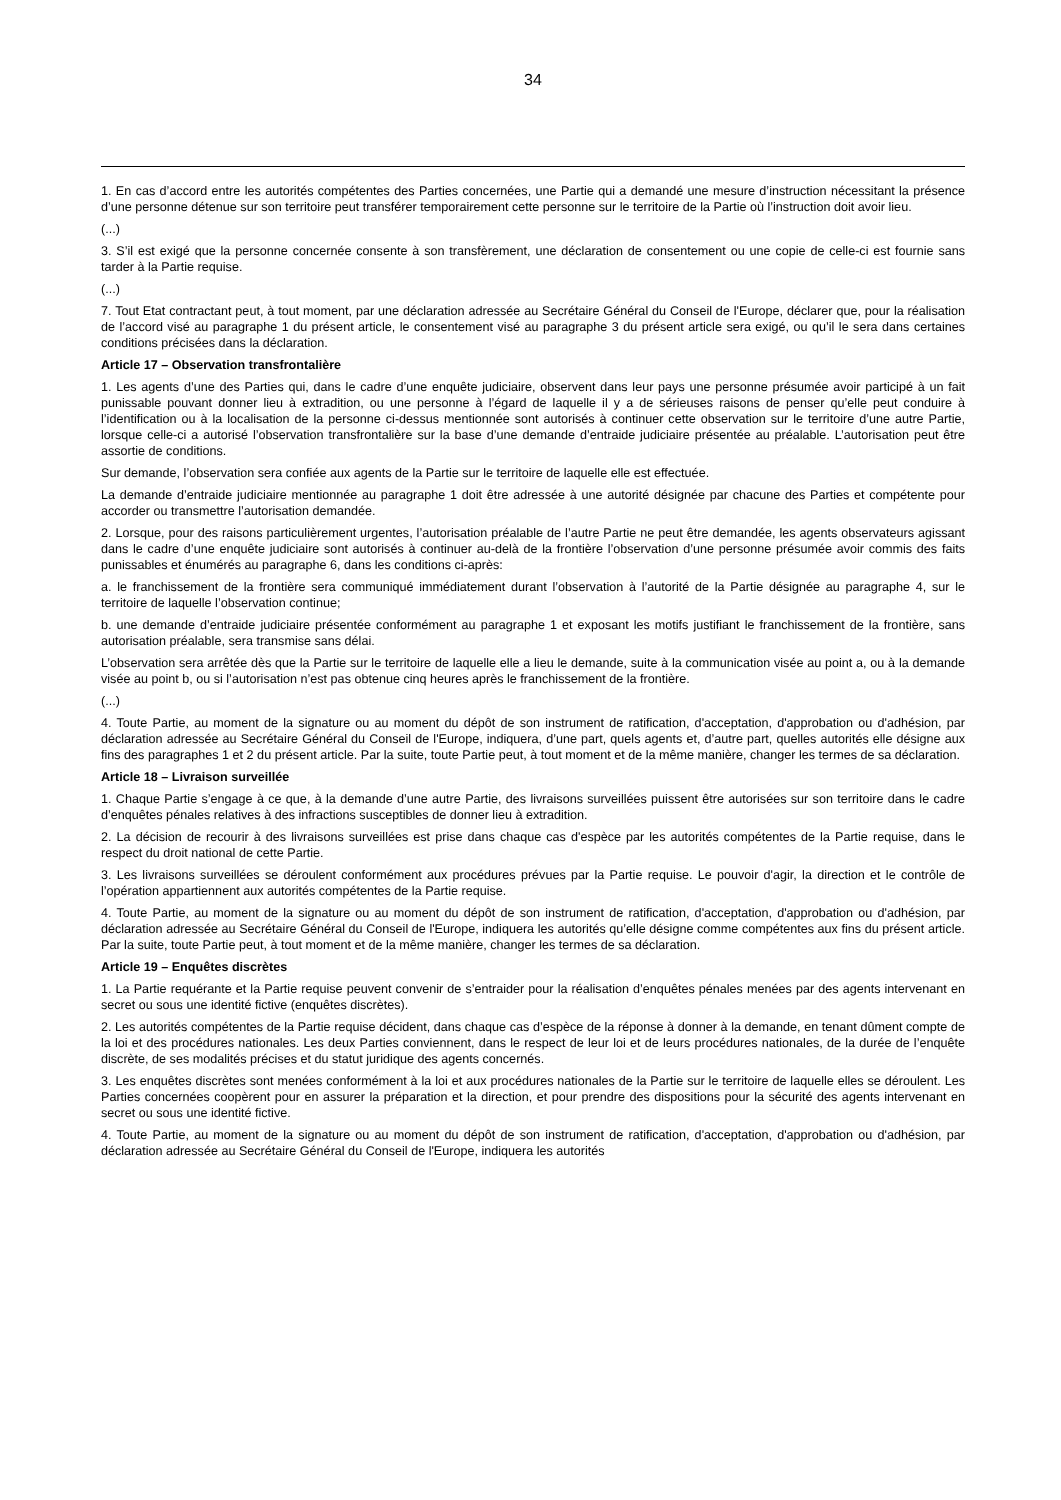34
1. En cas d’accord entre les autorités compétentes des Parties concernées, une Partie qui a demandé une mesure d’instruction nécessitant la présence d’une personne détenue sur son territoire peut transférer temporairement cette personne sur le territoire de la Partie où l’instruction doit avoir lieu.
(...)
3. S’il est exigé que la personne concernée consente à son transfèrement, une déclaration de consentement ou une copie de celle-ci est fournie sans tarder à la Partie requise.
(...)
7. Tout Etat contractant peut, à tout moment, par une déclaration adressée au Secrétaire Général du Conseil de l'Europe, déclarer que, pour la réalisation de l’accord visé au paragraphe 1 du présent article, le consentement visé au paragraphe 3 du présent article sera exigé, ou qu’il le sera dans certaines conditions précisées dans la déclaration.
Article 17 – Observation transfrontalière
1. Les agents d’une des Parties qui, dans le cadre d’une enquête judiciaire, observent dans leur pays une personne présumée avoir participé à un fait punissable pouvant donner lieu à extradition, ou une personne à l’égard de laquelle il y a de sérieuses raisons de penser qu’elle peut conduire à l’identification ou à la localisation de la personne ci-dessus mentionnée sont autorisés à continuer cette observation sur le territoire d’une autre Partie, lorsque celle-ci a autorisé l’observation transfrontalière sur la base d’une demande d’entraide judiciaire présentée au préalable. L’autorisation peut être assortie de conditions.
Sur demande, l’observation sera confiée aux agents de la Partie sur le territoire de laquelle elle est effectuée.
La demande d’entraide judiciaire mentionnée au paragraphe 1 doit être adressée à une autorité désignée par chacune des Parties et compétente pour accorder ou transmettre l’autorisation demandée.
2. Lorsque, pour des raisons particulièrement urgentes, l’autorisation préalable de l’autre Partie ne peut être demandée, les agents observateurs agissant dans le cadre d’une enquête judiciaire sont autorisés à continuer au-delà de la frontière l’observation d’une personne présumée avoir commis des faits punissables et énumérés au paragraphe 6, dans les conditions ci-après:
a. le franchissement de la frontière sera communiqué immédiatement durant l’observation à l’autorité de la Partie désignée au paragraphe 4, sur le territoire de laquelle l’observation continue;
b. une demande d’entraide judiciaire présentée conformément au paragraphe 1 et exposant les motifs justifiant le franchissement de la frontière, sans autorisation préalable, sera transmise sans délai.
L’observation sera arrêtée dès que la Partie sur le territoire de laquelle elle a lieu le demande, suite à la communication visée au point a, ou à la demande visée au point b, ou si l’autorisation n’est pas obtenue cinq heures après le franchissement de la frontière.
(...)
4. Toute Partie, au moment de la signature ou au moment du dépôt de son instrument de ratification, d'acceptation, d'approbation ou d'adhésion, par déclaration adressée au Secrétaire Général du Conseil de l'Europe, indiquera, d’une part, quels agents et, d’autre part, quelles autorités elle désigne aux fins des paragraphes 1 et 2 du présent article. Par la suite, toute Partie peut, à tout moment et de la même manière, changer les termes de sa déclaration.
Article 18 – Livraison surveillée
1. Chaque Partie s’engage à ce que, à la demande d’une autre Partie, des livraisons surveillées puissent être autorisées sur son territoire dans le cadre d’enquêtes pénales relatives à des infractions susceptibles de donner lieu à extradition.
2. La décision de recourir à des livraisons surveillées est prise dans chaque cas d'espèce par les autorités compétentes de la Partie requise, dans le respect du droit national de cette Partie.
3. Les livraisons surveillées se déroulent conformément aux procédures prévues par la Partie requise. Le pouvoir d'agir, la direction et le contrôle de l’opération appartiennent aux autorités compétentes de la Partie requise.
4. Toute Partie, au moment de la signature ou au moment du dépôt de son instrument de ratification, d'acceptation, d'approbation ou d'adhésion, par déclaration adressée au Secrétaire Général du Conseil de l'Europe, indiquera les autorités qu’elle désigne comme compétentes aux fins du présent article. Par la suite, toute Partie peut, à tout moment et de la même manière, changer les termes de sa déclaration.
Article 19 – Enquêtes discrètes
1. La Partie requérante et la Partie requise peuvent convenir de s’entraider pour la réalisation d’enquêtes pénales menées par des agents intervenant en secret ou sous une identité fictive (enquêtes discrètes).
2. Les autorités compétentes de la Partie requise décident, dans chaque cas d’espèce de la réponse à donner à la demande, en tenant dûment compte de la loi et des procédures nationales. Les deux Parties conviennent, dans le respect de leur loi et de leurs procédures nationales, de la durée de l’enquête discrète, de ses modalités précises et du statut juridique des agents concernés.
3. Les enquêtes discrètes sont menées conformément à la loi et aux procédures nationales de la Partie sur le territoire de laquelle elles se déroulent. Les Parties concernées coopèrent pour en assurer la préparation et la direction, et pour prendre des dispositions pour la sécurité des agents intervenant en secret ou sous une identité fictive.
4. Toute Partie, au moment de la signature ou au moment du dépôt de son instrument de ratification, d'acceptation, d'approbation ou d'adhésion, par déclaration adressée au Secrétaire Général du Conseil de l'Europe, indiquera les autorités